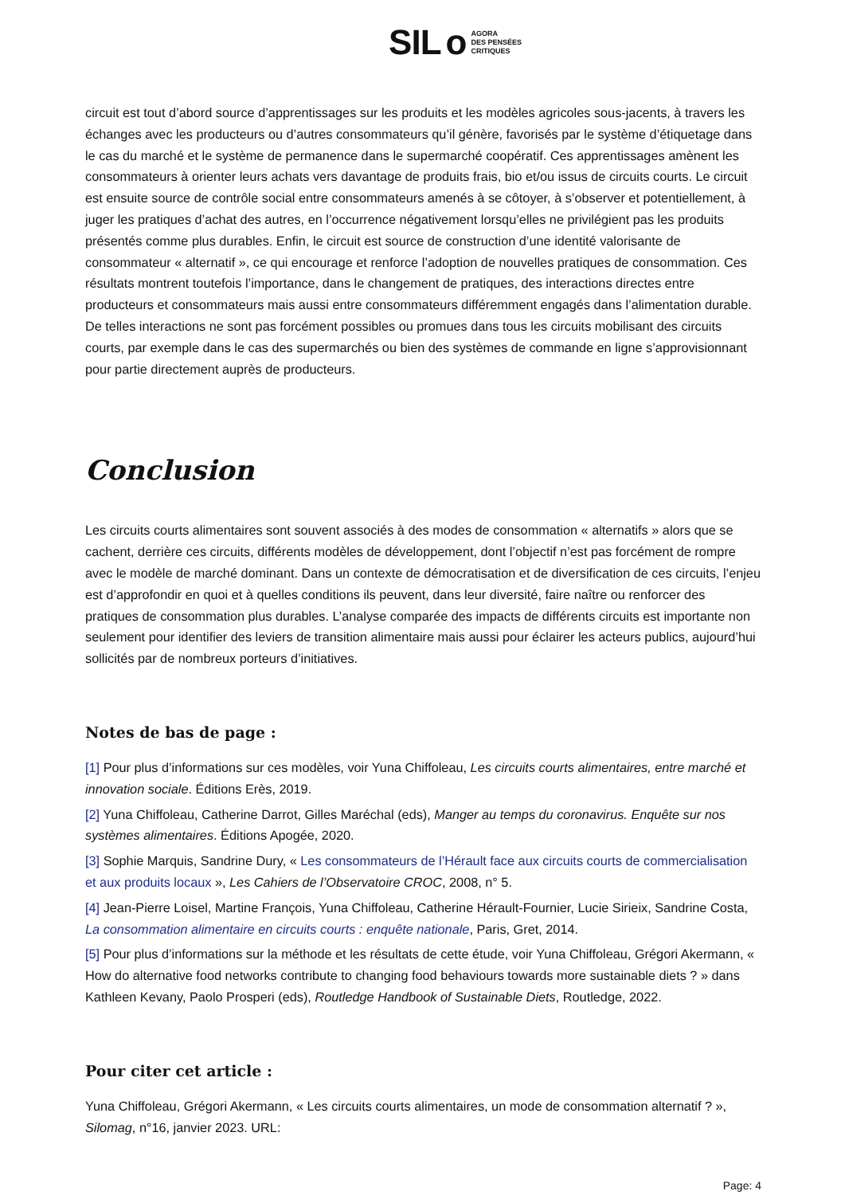SIL o AGORA
DES PENSÉES
CRITIQUES
circuit est tout d’abord source d’apprentissages sur les produits et les modèles agricoles sous-jacents, à travers les échanges avec les producteurs ou d’autres consommateurs qu’il génère, favorisés par le système d’étiquetage dans le cas du marché et le système de permanence dans le supermarché coopératif. Ces apprentissages amènent les consommateurs à orienter leurs achats vers davantage de produits frais, bio et/ou issus de circuits courts. Le circuit est ensuite source de contrôle social entre consommateurs amenés à se côtoyer, à s’observer et potentiellement, à juger les pratiques d’achat des autres, en l’occurrence négativement lorsqu’elles ne privilégient pas les produits présentés comme plus durables. Enfin, le circuit est source de construction d’une identité valorisante de consommateur « alternatif », ce qui encourage et renforce l’adoption de nouvelles pratiques de consommation. Ces résultats montrent toutefois l’importance, dans le changement de pratiques, des interactions directes entre producteurs et consommateurs mais aussi entre consommateurs différemment engagés dans l’alimentation durable. De telles interactions ne sont pas forcément possibles ou promues dans tous les circuits mobilisant des circuits courts, par exemple dans le cas des supermarchés ou bien des systèmes de commande en ligne s’approvisionnant pour partie directement auprès de producteurs.
Conclusion
Les circuits courts alimentaires sont souvent associés à des modes de consommation « alternatifs » alors que se cachent, derrière ces circuits, différents modèles de développement, dont l’objectif n’est pas forcément de rompre avec le modèle de marché dominant. Dans un contexte de démocratisation et de diversification de ces circuits, l’enjeu est d’approfondir en quoi et à quelles conditions ils peuvent, dans leur diversité, faire naître ou renforcer des pratiques de consommation plus durables. L’analyse comparée des impacts de différents circuits est importante non seulement pour identifier des leviers de transition alimentaire mais aussi pour éclairer les acteurs publics, aujourd’hui sollicités par de nombreux porteurs d’initiatives.
Notes de bas de page :
[1] Pour plus d’informations sur ces modèles, voir Yuna Chiffoleau, Les circuits courts alimentaires, entre marché et innovation sociale. Éditions Erès, 2019.
[2] Yuna Chiffoleau, Catherine Darrot, Gilles Maréchal (eds), Manger au temps du coronavirus. Enquête sur nos systèmes alimentaires. Éditions Apogée, 2020.
[3] Sophie Marquis, Sandrine Dury, « Les consommateurs de l’Hérault face aux circuits courts de commercialisation et aux produits locaux », Les Cahiers de l’Observatoire CROC, 2008, n° 5.
[4] Jean-Pierre Loisel, Martine François, Yuna Chiffoleau, Catherine Hérault-Fournier, Lucie Sirieix, Sandrine Costa, La consommation alimentaire en circuits courts : enquête nationale, Paris, Gret, 2014.
[5] Pour plus d’informations sur la méthode et les résultats de cette étude, voir Yuna Chiffoleau, Grégori Akermann, « How do alternative food networks contribute to changing food behaviours towards more sustainable diets ? » dans Kathleen Kevany, Paolo Prosperi (eds), Routledge Handbook of Sustainable Diets, Routledge, 2022.
Pour citer cet article :
Yuna Chiffoleau, Grégori Akermann, « Les circuits courts alimentaires, un mode de consommation alternatif ? », Silomag, n°16, janvier 2023. URL:
Page: 4